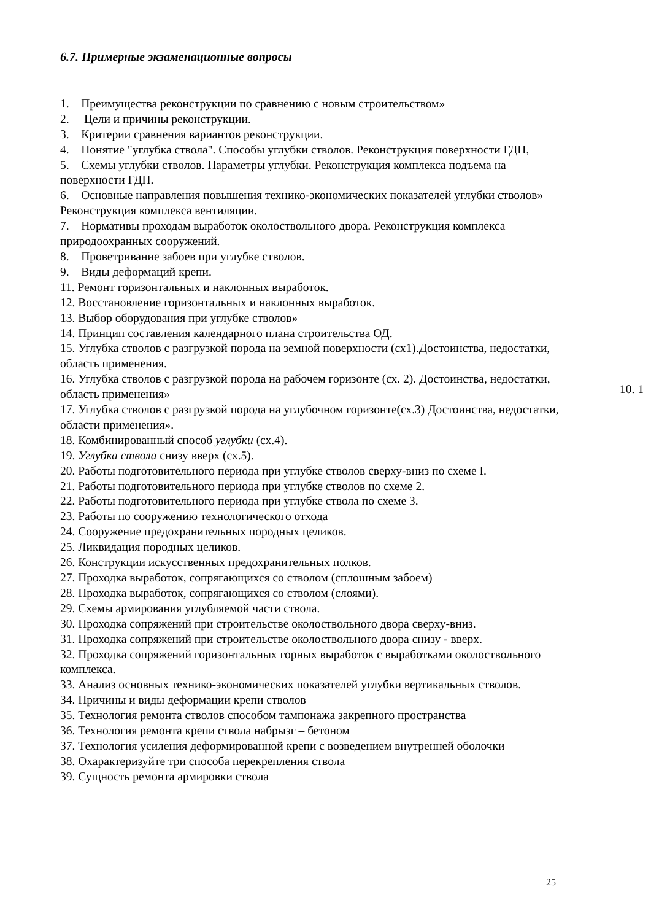6.7. Примерные экзаменационные вопросы
1. Преимущества реконструкции по сравнению с новым строительством»
2. Цели и причины реконструкции.
3. Критерии сравнения вариантов реконструкции.
4. Понятие "углубка ствола". Способы углубки стволов. Реконструкция поверхности ГДП,
5. Схемы углубки стволов. Параметры углубки. Реконструкция комплекса подъема на поверхности ГДП.
6. Основные направления повышения технико-экономических показателей углубки стволов» Реконструкция комплекса вентиляции.
7. Нормативы проходам выработок околоствольного двора. Реконструкция комплекса природоохранных сооружений.
8. Проветривание забоев при углубке стволов.
9. Виды деформаций крепи.
11. Ремонт горизонтальных и наклонных выработок.
12. Восстановление горизонтальных и наклонных выработок.
13. Выбор оборудования при углубке стволов»
14. Принцип составления календарного плана строительства ОД.
15. Углубка стволов с разгрузкой порода на земной поверхности (сх1).Достоинства, недостатки, область применения.
16. Углубка стволов с разгрузкой порода на рабочем горизонте (сх. 2). Достоинства, недостатки, область применения»
17. Углубка стволов с разгрузкой порода на углубочном горизонте(сх.3) Достоинства, недостатки, области применения».
18. Комбинированный способ углубки (сх.4).
19. Углубка ствола снизу вверх (сх.5).
20. Работы подготовительного периода при углубке стволов сверху-вниз по схеме I.
21. Работы подготовительного периода при углубке стволов по схеме 2.
22. Работы подготовительного периода при углубке ствола по схеме 3.
23. Работы по сооружению технологического отхода
24. Сооружение предохранительных породных целиков.
25. Ликвидация породных целиков.
26. Конструкции искусственных предохранительных полков.
27. Проходка выработок, сопрягающихся со стволом (сплошным забоем)
28. Проходка выработок, сопрягающихся со стволом (слоями).
29. Схемы армирования углубляемой части ствола.
30. Проходка сопряжений при строительстве околоствольного двора сверху-вниз.
31. Проходка сопряжений при строительстве околоствольного двора снизу - вверх.
32. Проходка сопряжений горизонтальных горных выработок с выработками околоствольного комплекса.
33. Анализ основных технико-экономических показателей углубки вертикальных стволов.
34. Причины и виды деформации крепи стволов
35. Технология ремонта стволов способом тампонажа закрепного пространства
36. Технология ремонта крепи ствола набрызг – бетоном
37. Технология усиления деформированной крепи с возведением внутренней оболочки
38. Охарактеризуйте три способа перекрепления ствола
39. Сущность ремонта армировки ствола
10. 1
25